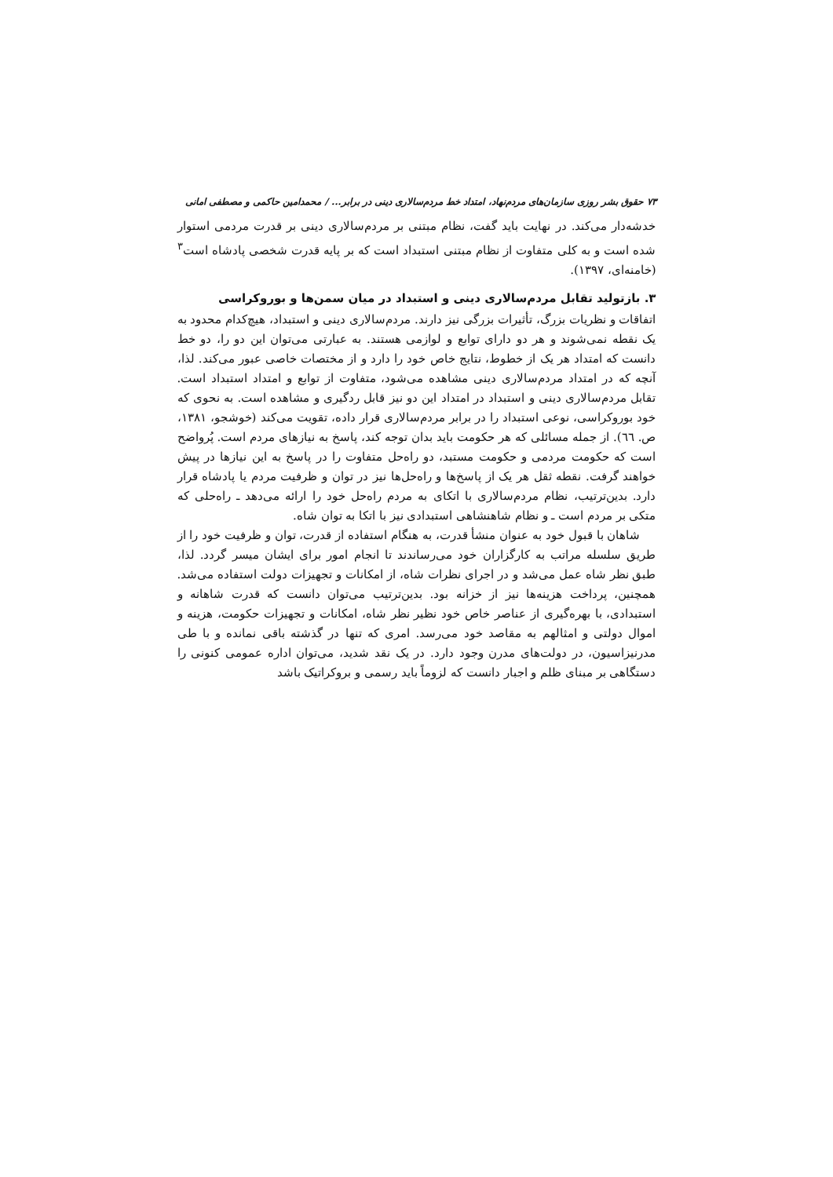٧٣ حقوق بشر روزی سازمان‌های مردم‌نهاد، امتداد خط مردم‌سالاری دینی در برابر... / محمدامین حاکمی و مصطفی امانی
خدشه‌دار می‌کند. در نهایت باید گفت، نظام مبتنی بر مردم‌سالاری دینی بر قدرت مردمی استوار شده است و به کلی متفاوت از نظام مبتنی استبداد است که بر پایه قدرت شخصی پادشاه است<sup>٣</sup> (خامنه‌ای، ١٣٩٧).
٣. بازتولید تقابل مردم‌سالاری دینی و استبداد در میان سمن‌ها و بوروکراسی
اتفاقات و نظریات بزرگ، تأثیرات بزرگی نیز دارند. مردم‌سالاری دینی و استبداد، هیچ‌کدام محدود به یک نقطه نمی‌شوند و هر دو دارای توابع و لوازمی هستند. به عبارتی می‌توان این دو را، دو خط دانست که امتداد هر یک از خطوط، نتایج خاص خود را دارد و از مختصات خاصی عبور می‌کند. لذا، آنچه که در امتداد مردم‌سالاری دینی مشاهده می‌شود، متفاوت از توابع و امتداد استبداد است. تقابل مردم‌سالاری دینی و استبداد در امتداد این دو نیز قابل ردگیری و مشاهده است. به نحوی که خود بوروکراسی، نوعی استبداد را در برابر مردم‌سالاری قرار داده، تقویت می‌کند (خوشجو، ١٣٨١، ص. ٦٦). از جمله مسائلی که هر حکومت باید بدان توجه کند، پاسخ به نیازهای مردم است. پُرواضح است که حکومت مردمی و حکومت مستبد، دو راه‌حل متفاوت را در پاسخ به این نیازها در پیش خواهند گرفت. نقطه ثقل هر یک از پاسخ‌ها و راه‌حل‌ها نیز در توان و ظرفیت مردم یا پادشاه قرار دارد. بدین‌ترتیب، نظام مردم‌سالاری با اتکای به مردم راه‌حل خود را ارائه می‌دهد ـ راه‌حلی که متکی بر مردم است ـ و نظام شاهنشاهی استبدادی نیز با اتکا به توان شاه.
شاهان با قبول خود به عنوان منشأ قدرت، به هنگام استفاده از قدرت، توان و ظرفیت خود را از طریق سلسله مراتب به کارگزاران خود می‌رساندند تا انجام امور برای ایشان میسر گردد. لذا، طبق نظر شاه عمل می‌شد و در اجرای نظرات شاه، از امکانات و تجهیزات دولت استفاده می‌شد. همچنین، پرداخت هزینه‌ها نیز از خزانه بود. بدین‌ترتیب می‌توان دانست که قدرت شاهانه و استبدادی، با بهره‌گیری از عناصر خاص خود نظیر نظر شاه، امکانات و تجهیزات حکومت، هزینه و اموال دولتی و امثالهم به مقاصد خود می‌رسد. امری که تنها در گذشته باقی نمانده و با طی مدرنیزاسیون، در دولت‌های مدرن وجود دارد. در یک نقد شدید، می‌توان اداره عمومی کنونی را دستگاهی بر مبنای ظلم و اجبار دانست که لزوماً باید رسمی و بروکراتیک باشد